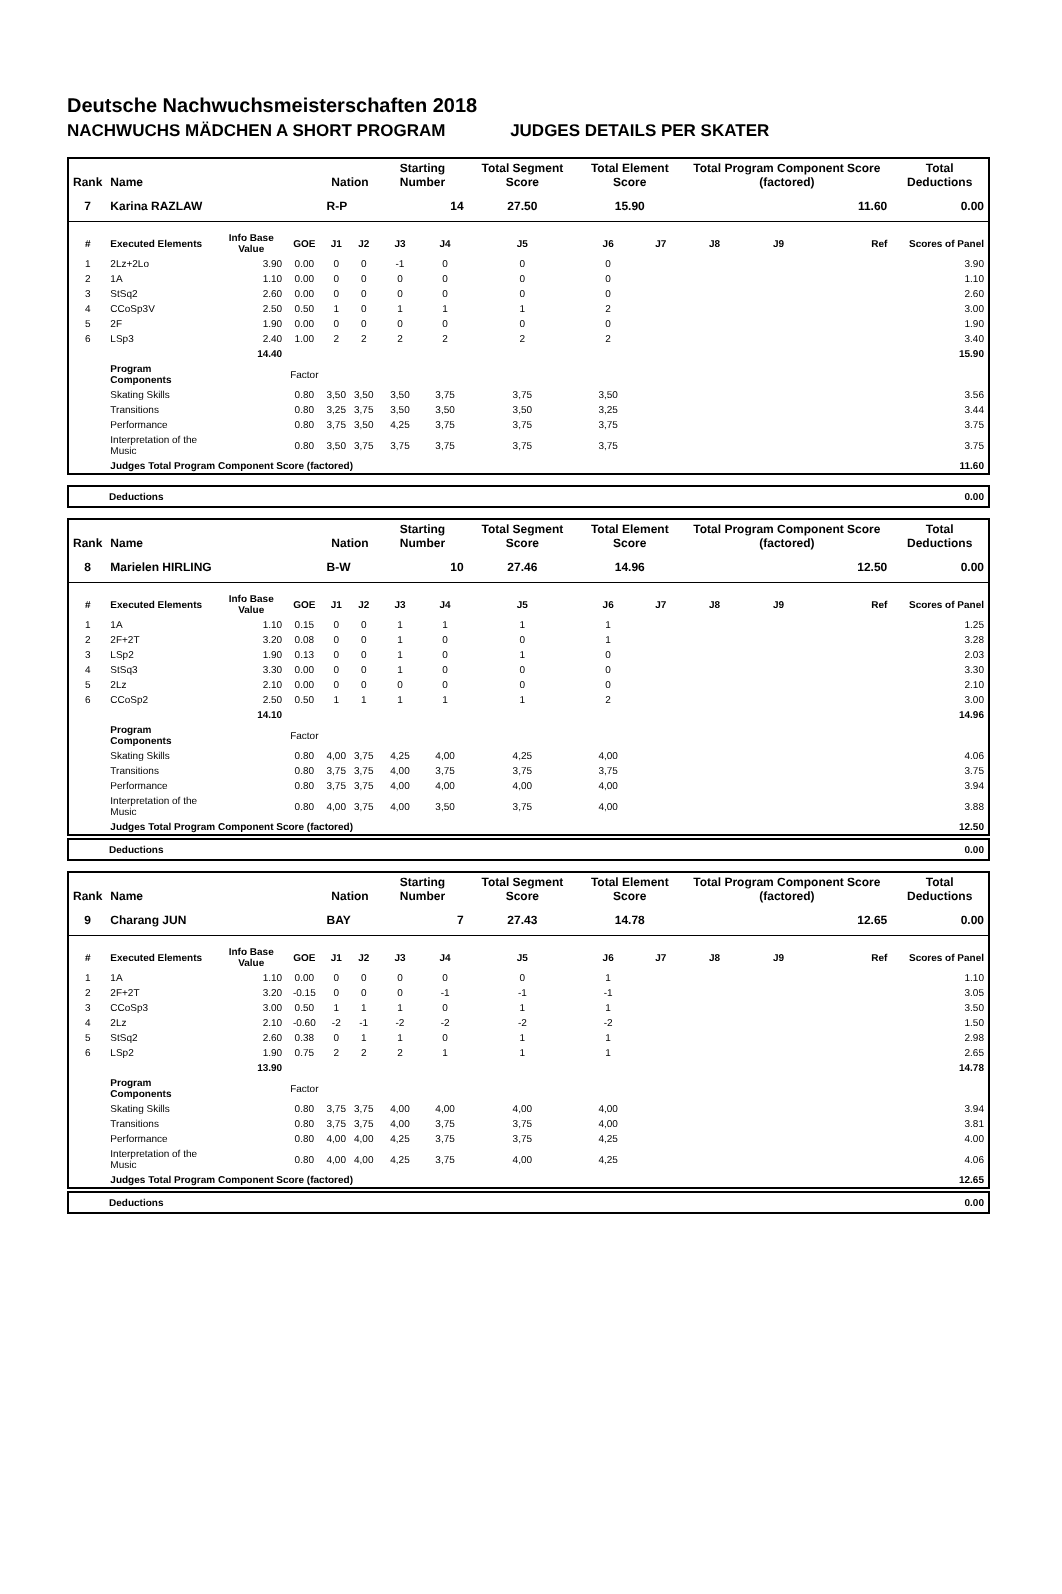Deutsche Nachwuchsmeisterschaften 2018
NACHWUCHS MÄDCHEN A SHORT PROGRAM JUDGES DETAILS PER SKATER
| Rank | Name | | | Nation | | Starting Number | | Total Segment Score | Total Element Score | | Total Program Component Score (factored) | | | Total Deductions |
| --- | --- | --- | --- | --- | --- | --- | --- | --- | --- | --- | --- | --- | --- | --- |
| 7 | Karina RAZLAW | | | R-P | | 14 | | 27.50 | 15.90 | | 11.60 | | | 0.00 |
| # | Executed Elements | Info Base Value | GOE | J1 | J2 | J3 | J4 | J5 | J6 | J7 | J8 | J9 | Ref | Scores of Panel |
| 1 | 2Lz+2Lo | 3.90 | 0.00 | 0 | 0 | -1 | 0 | 0 | 0 | | | | | 3.90 |
| 2 | 1A | 1.10 | 0.00 | 0 | 0 | 0 | 0 | 0 | 0 | | | | | 1.10 |
| 3 | StSq2 | 2.60 | 0.00 | 0 | 0 | 0 | 0 | 0 | 0 | | | | | 2.60 |
| 4 | CCoSp3V | 2.50 | 0.50 | 1 | 0 | 1 | 1 | 1 | 2 | | | | | 3.00 |
| 5 | 2F | 1.90 | 0.00 | 0 | 0 | 0 | 0 | 0 | 0 | | | | | 1.90 |
| 6 | LSp3 | 2.40 | 1.00 | 2 | 2 | 2 | 2 | 2 | 2 | | | | | 3.40 |
| | | 14.40 | | | | | | | | | | | | 15.90 |
| | Program Components | | Factor | | | | | | | | | | | |
| | Skating Skills | | 0.80 | 3,50 | 3,50 | 3,50 | 3,75 | 3,75 | 3,50 | | | | | 3.56 |
| | Transitions | | 0.80 | 3,25 | 3,75 | 3,50 | 3,50 | 3,50 | 3,25 | | | | | 3.44 |
| | Performance | | 0.80 | 3,75 | 3,50 | 4,25 | 3,75 | 3,75 | 3,75 | | | | | 3.75 |
| | Interpretation of the Music | | 0.80 | 3,50 | 3,75 | 3,75 | 3,75 | 3,75 | 3,75 | | | | | 3.75 |
| | Judges Total Program Component Score (factored) | | | | | | | | | | | | | 11.60 |
| Deductions | 0.00 |
| Rank | Name | | | Nation | | Starting Number | | Total Segment Score | Total Element Score | | Total Program Component Score (factored) | | | Total Deductions |
| --- | --- | --- | --- | --- | --- | --- | --- | --- | --- | --- | --- | --- | --- | --- |
| 8 | Marielen HIRLING | | | B-W | | 10 | | 27.46 | 14.96 | | 12.50 | | | 0.00 |
| # | Executed Elements | Info Base Value | GOE | J1 | J2 | J3 | J4 | J5 | J6 | J7 | J8 | J9 | Ref | Scores of Panel |
| 1 | 1A | 1.10 | 0.15 | 0 | 0 | 1 | 1 | 1 | 1 | | | | | 1.25 |
| 2 | 2F+2T | 3.20 | 0.08 | 0 | 0 | 1 | 0 | 0 | 1 | | | | | 3.28 |
| 3 | LSp2 | 1.90 | 0.13 | 0 | 0 | 1 | 0 | 1 | 0 | | | | | 2.03 |
| 4 | StSq3 | 3.30 | 0.00 | 0 | 0 | 1 | 0 | 0 | 0 | | | | | 3.30 |
| 5 | 2Lz | 2.10 | 0.00 | 0 | 0 | 0 | 0 | 0 | 0 | | | | | 2.10 |
| 6 | CCoSp2 | 2.50 | 0.50 | 1 | 1 | 1 | 1 | 1 | 2 | | | | | 3.00 |
| | | 14.10 | | | | | | | | | | | | 14.96 |
| | Program Components | | Factor | | | | | | | | | | | |
| | Skating Skills | | 0.80 | 4,00 | 3,75 | 4,25 | 4,00 | 4,25 | 4,00 | | | | | 4.06 |
| | Transitions | | 0.80 | 3,75 | 3,75 | 4,00 | 3,75 | 3,75 | 3,75 | | | | | 3.75 |
| | Performance | | 0.80 | 3,75 | 3,75 | 4,00 | 4,00 | 4,00 | 4,00 | | | | | 3.94 |
| | Interpretation of the Music | | 0.80 | 4,00 | 3,75 | 4,00 | 3,50 | 3,75 | 4,00 | | | | | 3.88 |
| | Judges Total Program Component Score (factored) | | | | | | | | | | | | | 12.50 |
| Deductions | 0.00 |
| Rank | Name | | | Nation | | Starting Number | | Total Segment Score | Total Element Score | | Total Program Component Score (factored) | | | Total Deductions |
| --- | --- | --- | --- | --- | --- | --- | --- | --- | --- | --- | --- | --- | --- | --- |
| 9 | Charang JUN | | | BAY | | 7 | | 27.43 | 14.78 | | 12.65 | | | 0.00 |
| # | Executed Elements | Info Base Value | GOE | J1 | J2 | J3 | J4 | J5 | J6 | J7 | J8 | J9 | Ref | Scores of Panel |
| 1 | 1A | 1.10 | 0.00 | 0 | 0 | 0 | 0 | 0 | 1 | | | | | 1.10 |
| 2 | 2F+2T | 3.20 | -0.15 | 0 | 0 | 0 | -1 | -1 | -1 | | | | | 3.05 |
| 3 | CCoSp3 | 3.00 | 0.50 | 1 | 1 | 1 | 0 | 1 | 1 | | | | | 3.50 |
| 4 | 2Lz | 2.10 | -0.60 | -2 | -1 | -2 | -2 | -2 | -2 | | | | | 1.50 |
| 5 | StSq2 | 2.60 | 0.38 | 0 | 1 | 1 | 0 | 1 | 1 | | | | | 2.98 |
| 6 | LSp2 | 1.90 | 0.75 | 2 | 2 | 2 | 1 | 1 | 1 | | | | | 2.65 |
| | | 13.90 | | | | | | | | | | | | 14.78 |
| | Program Components | | Factor | | | | | | | | | | | |
| | Skating Skills | | 0.80 | 3,75 | 3,75 | 4,00 | 4,00 | 4,00 | 4,00 | | | | | 3.94 |
| | Transitions | | 0.80 | 3,75 | 3,75 | 4,00 | 3,75 | 3,75 | 4,00 | | | | | 3.81 |
| | Performance | | 0.80 | 4,00 | 4,00 | 4,25 | 3,75 | 3,75 | 4,25 | | | | | 4.00 |
| | Interpretation of the Music | | 0.80 | 4,00 | 4,00 | 4,25 | 3,75 | 4,00 | 4,25 | | | | | 4.06 |
| | Judges Total Program Component Score (factored) | | | | | | | | | | | | | 12.65 |
| Deductions | 0.00 |